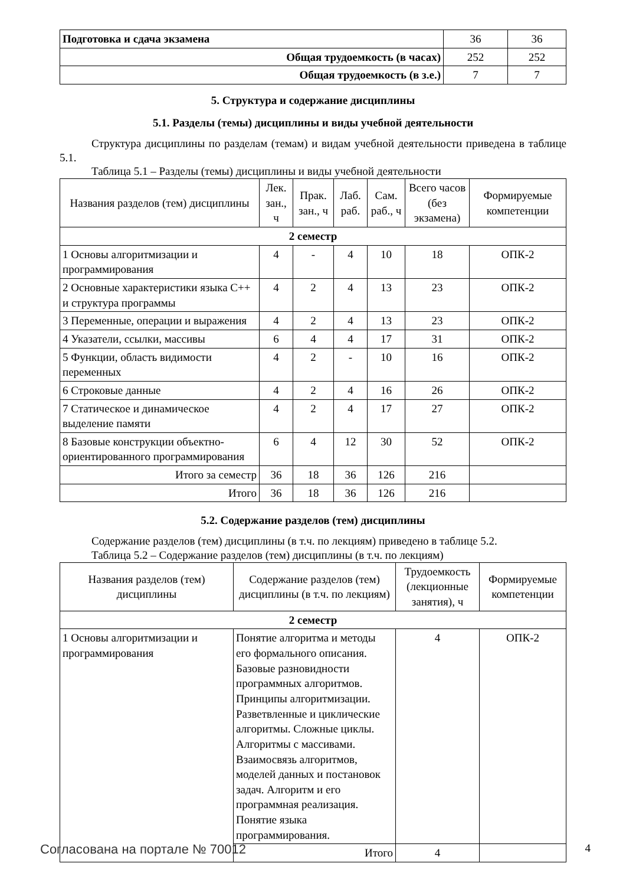| Подготовка и сдача экзамена | 36 | 36 |
| Общая трудоемкость (в часах) | 252 | 252 |
| Общая трудоемкость (в з.е.) | 7 | 7 |
5. Структура и содержание дисциплины
5.1. Разделы (темы) дисциплины и виды учебной деятельности
Структура дисциплины по разделам (темам) и видам учебной деятельности приведена в таблице 5.1.
Таблица 5.1 – Разделы (темы) дисциплины и виды учебной деятельности
| Названия разделов (тем) дисциплины | Лек. зан., ч | Прак. зан., ч | Лаб. раб. | Сам. раб., ч | Всего часов (без экзамена) | Формируемые компетенции |
| --- | --- | --- | --- | --- | --- | --- |
| 2 семестр | | | | | | |
| 1 Основы алгоритмизации и программирования | 4 | - | 4 | 10 | 18 | ОПК-2 |
| 2 Основные характеристики языка C++ и структура программы | 4 | 2 | 4 | 13 | 23 | ОПК-2 |
| 3 Переменные, операции и выражения | 4 | 2 | 4 | 13 | 23 | ОПК-2 |
| 4 Указатели, ссылки, массивы | 6 | 4 | 4 | 17 | 31 | ОПК-2 |
| 5 Функции, область видимости переменных | 4 | 2 | - | 10 | 16 | ОПК-2 |
| 6 Строковые данные | 4 | 2 | 4 | 16 | 26 | ОПК-2 |
| 7 Статическое и динамическое выделение памяти | 4 | 2 | 4 | 17 | 27 | ОПК-2 |
| 8 Базовые конструкции объектно-ориентированного программирования | 6 | 4 | 12 | 30 | 52 | ОПК-2 |
| Итого за семестр | 36 | 18 | 36 | 126 | 216 | |
| Итого | 36 | 18 | 36 | 126 | 216 | |
5.2. Содержание разделов (тем) дисциплины
Содержание разделов (тем) дисциплины (в т.ч. по лекциям) приведено в таблице 5.2.
Таблица 5.2 – Содержание разделов (тем) дисциплины (в т.ч. по лекциям)
| Названия разделов (тем) дисциплины | Содержание разделов (тем) дисциплины (в т.ч. по лекциям) | Трудоемкость (лекционные занятия), ч | Формируемые компетенции |
| --- | --- | --- | --- |
| 2 семестр | | | |
| 1 Основы алгоритмизации и программирования | Понятие алгоритма и методы его формального описания. Базовые разновидности программных алгоритмов. Принципы алгоритмизации. Разветвленные и циклические алгоритмы. Сложные циклы. Алгоритмы с массивами. Взаимосвязь алгоритмов, моделей данных и постановок задач. Алгоритм и его программная реализация. Понятие языка программирования. | 4 | ОПК-2 |
| | Итого | 4 | |
Согласована на портале № 70012 4